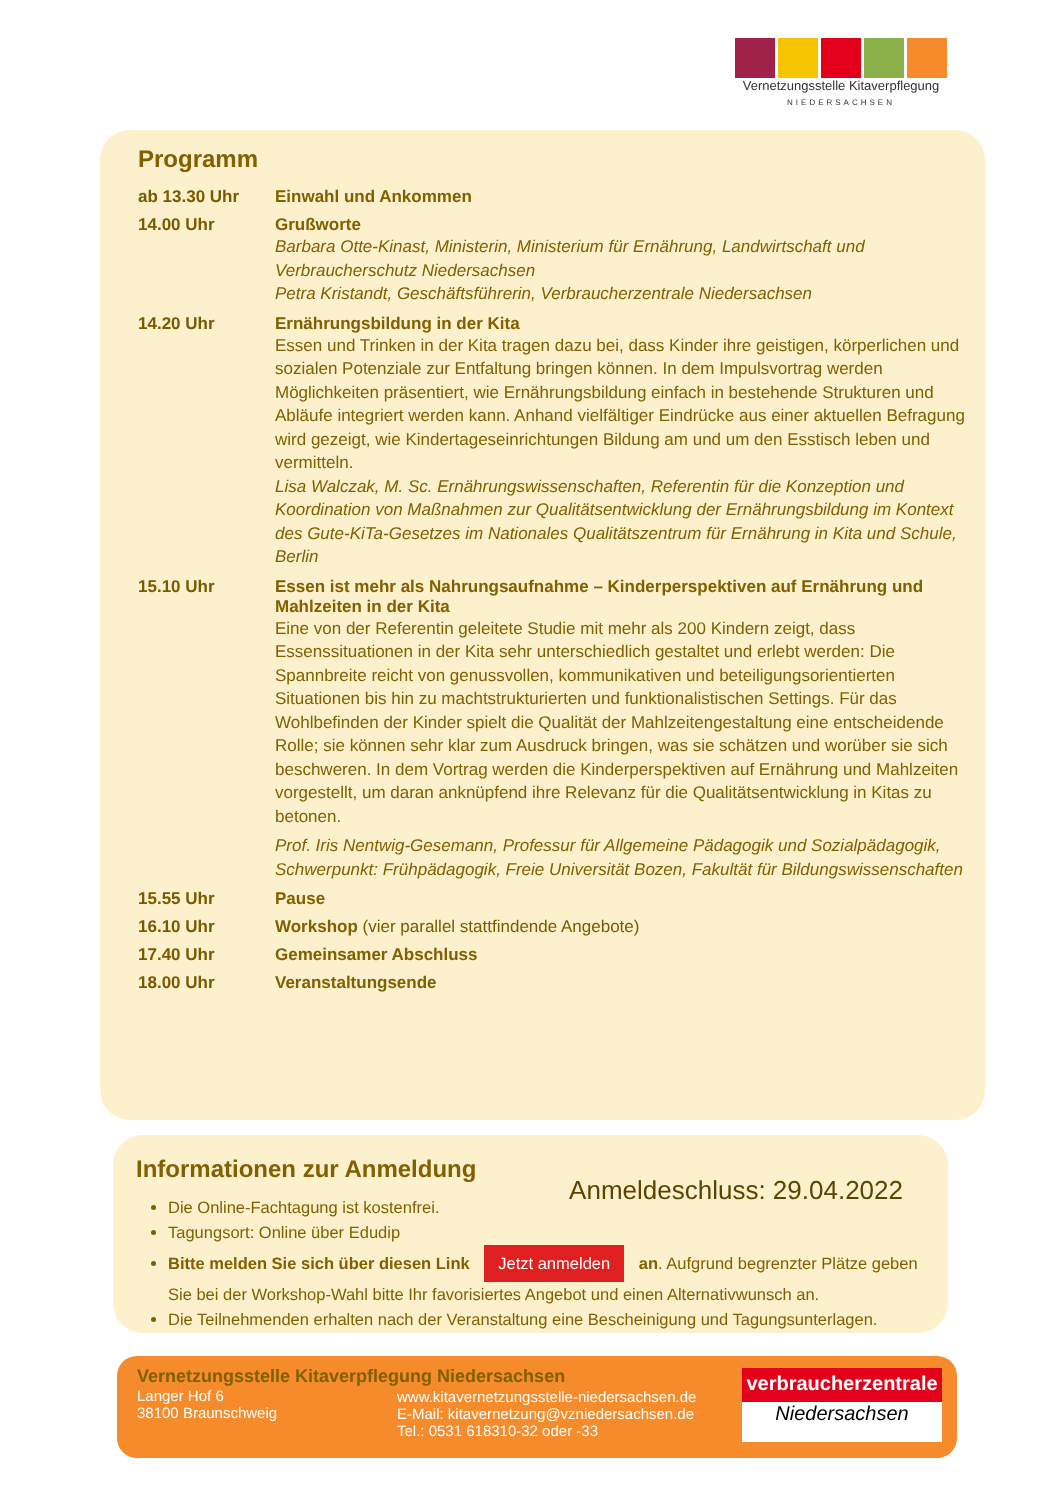Vernetzungsstelle Kitaverpflegung
NIEDERSACHSEN
Programm
| ab 13.30 Uhr | Einwahl und Ankommen |
| 14.00 Uhr | Grußworte Barbara Otte-Kinast, Ministerin, Ministerium für Ernährung, Landwirtschaft und Verbraucherschutz Niedersachsen Petra Kristandt, Geschäftsführerin, Verbraucherzentrale Niedersachsen |
| 14.20 Uhr | Ernährungsbildung in der Kita Essen und Trinken in der Kita tragen dazu bei, dass Kinder ihre geistigen, körperlichen und sozialen Potenziale zur Entfaltung bringen können. In dem Impulsvortrag werden Möglichkeiten präsentiert, wie Ernährungsbildung einfach in bestehende Strukturen und Abläufe integriert werden kann. Anhand vielfältiger Eindrücke aus einer aktuellen Befragung wird gezeigt, wie Kindertageseinrichtungen Bildung am und um den Esstisch leben und vermitteln. Lisa Walczak, M. Sc. Ernährungswissenschaften, Referentin für die Konzeption und Koordination von Maßnahmen zur Qualitätsentwicklung der Ernährungsbildung im Kontext des Gute-KiTa-Gesetzes im Nationales Qualitätszentrum für Ernährung in Kita und Schule, Berlin |
| 15.10 Uhr | Essen ist mehr als Nahrungsaufnahme – Kinderperspektiven auf Ernährung und Mahlzeiten in der Kita Eine von der Referentin geleitete Studie mit mehr als 200 Kindern zeigt, dass Essenssituationen in der Kita sehr unterschiedlich gestaltet und erlebt werden: Die Spannbreite reicht von genussvollen, kommunikativen und beteiligungsorientierten Situationen bis hin zu machtstrukturierten und funktionalistischen Settings. Für das Wohlbefinden der Kinder spielt die Qualität der Mahlzeitengestaltung eine entscheidende Rolle; sie können sehr klar zum Ausdruck bringen, was sie schätzen und worüber sie sich beschweren. In dem Vortrag werden die Kinderperspektiven auf Ernährung und Mahlzeiten vorgestellt, um daran anknüpfend ihre Relevanz für die Qualitätsentwicklung in Kitas zu betonen. Prof. Iris Nentwig-Gesemann, Professur für Allgemeine Pädagogik und Sozialpädagogik, Schwerpunkt: Frühpädagogik, Freie Universität Bozen, Fakultät für Bildungswissenschaften |
| 15.55 Uhr | Pause |
| 16.10 Uhr | Workshop (vier parallel stattfindende Angebote) |
| 17.40 Uhr | Gemeinsamer Abschluss |
| 18.00 Uhr | Veranstaltungsende |
Informationen zur Anmeldung
Anmeldeschluss: 29.04.2022
Die Online-Fachtagung ist kostenfrei.
Tagungsort: Online über Edudip
Bitte melden Sie sich über diesen Link Jetzt anmelden an. Aufgrund begrenzter Plätze geben Sie bei der Workshop-Wahl bitte Ihr favorisiertes Angebot und einen Alternativwunsch an.
Die Teilnehmenden erhalten nach der Veranstaltung eine Bescheinigung und Tagungsunterlagen.
Vernetzungsstelle Kitaverpflegung Niedersachsen
Langer Hof 6
38100 Braunschweig
www.kitavernetzungsstelle-niedersachsen.de
E-Mail: kitavernetzung@vzniedersachsen.de
Tel.: 0531 618310-32 oder -33
verbraucherzentrale
Niedersachsen